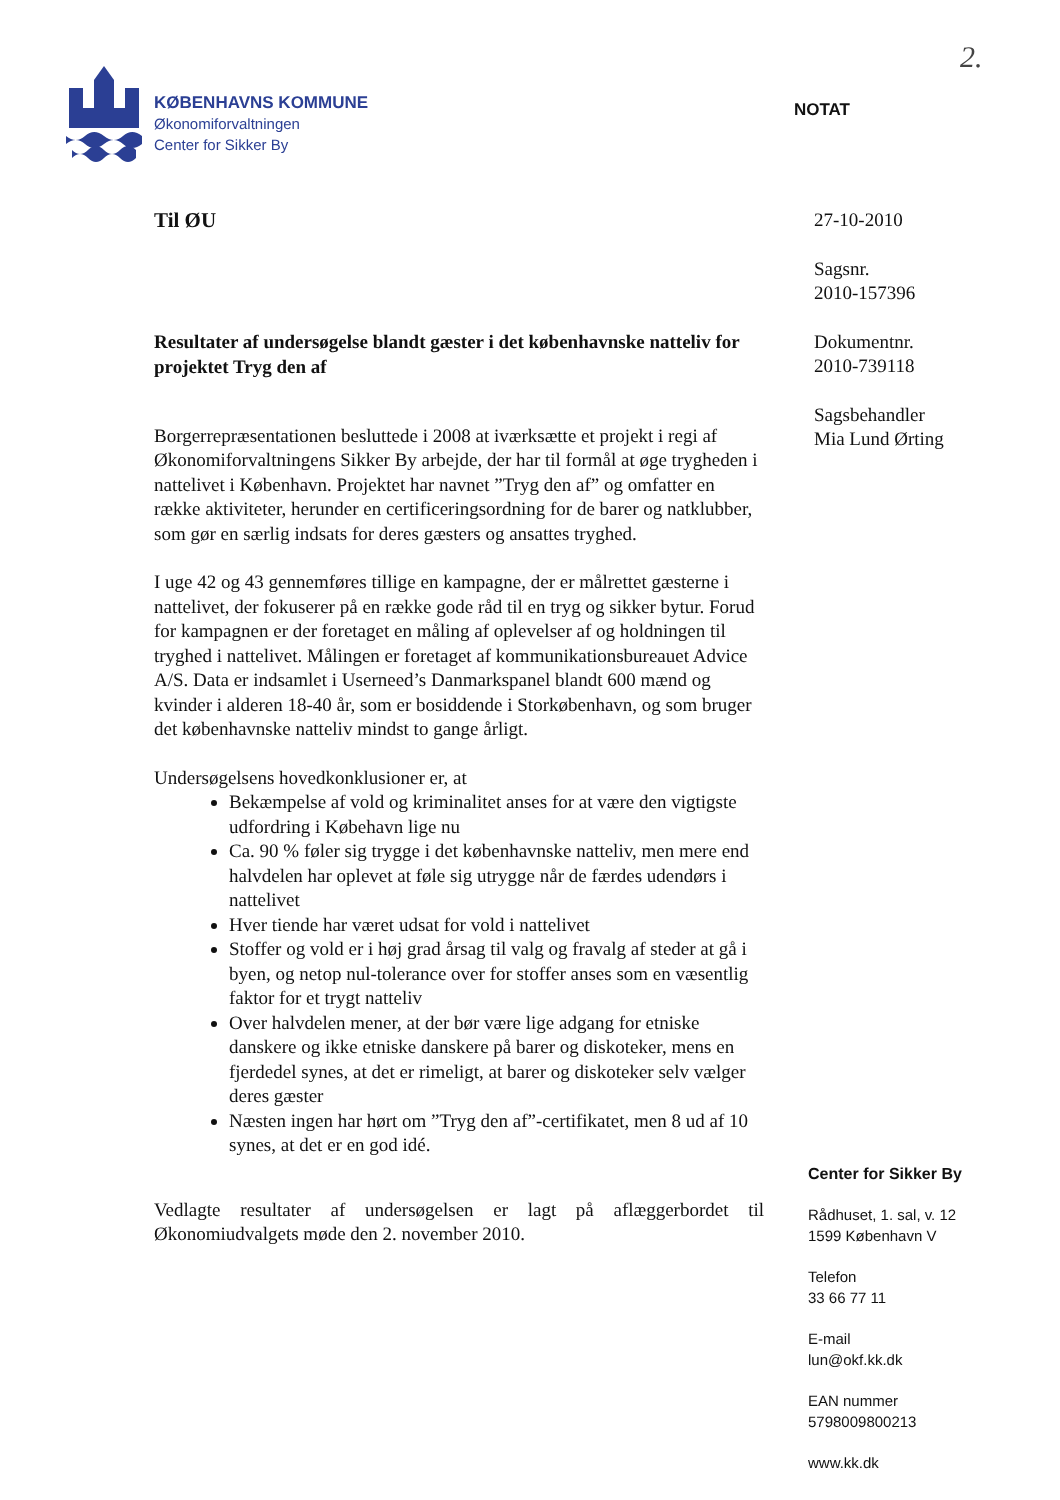2.
KØBENHAVNS KOMMUNE
Økonomiforvaltningen
Center for Sikker By
NOTAT
Til ØU
Resultater af undersøgelse blandt gæster i det københavnske natteliv for projektet Tryg den af
Borgerrepræsentationen besluttede i 2008 at iværksætte et projekt i regi af Økonomiforvaltningens Sikker By arbejde, der har til formål at øge trygheden i nattelivet i København. Projektet har navnet ”Tryg den af” og omfatter en række aktiviteter, herunder en certificeringsordning for de barer og natklubber, som gør en særlig indsats for deres gæsters og ansattes tryghed.
I uge 42 og 43 gennemføres tillige en kampagne, der er målrettet gæsterne i nattelivet, der fokuserer på en række gode råd til en tryg og sikker bytur. Forud for kampagnen er der foretaget en måling af oplevelser af og holdningen til tryghed i nattelivet. Målingen er foretaget af kommunikationsbureauet Advice A/S. Data er indsamlet i Userneed’s Danmarkspanel blandt 600 mænd og kvinder i alderen 18-40 år, som er bosiddende i Storkøbenhavn, og som bruger det københavnske natteliv mindst to gange årligt.
Undersøgelsens hovedkonklusioner er, at
Bekæmpelse af vold og kriminalitet anses for at være den vigtigste udfordring i Købehavn lige nu
Ca. 90 % føler sig trygge i det københavnske natteliv, men mere end halvdelen har oplevet at føle sig utrygge når de færdes udendørs i nattelivet
Hver tiende har været udsat for vold i nattelivet
Stoffer og vold er i høj grad årsag til valg og fravalg af steder at gå i byen, og netop nul-tolerance over for stoffer anses som en væsentlig faktor for et trygt natteliv
Over halvdelen mener, at der bør være lige adgang for etniske danskere og ikke etniske danskere på barer og diskoteker, mens en fjerdedel synes, at det er rimeligt, at barer og diskoteker selv vælger deres gæster
Næsten ingen har hørt om ”Tryg den af”-certifikatet, men 8 ud af 10 synes, at det er en god idé.
Vedlagte resultater af undersøgelsen er lagt på aflæggerbordet til Økonomiudvalgets møde den 2. november 2010.
27-10-2010
Sagsnr.
2010-157396
Dokumentnr.
2010-739118
Sagsbehandler
Mia Lund Ørting
Center for Sikker By
Rådhuset, 1. sal, v. 12
1599 København V
Telefon
33 66 77 11
E-mail
lun@okf.kk.dk
EAN nummer
5798009800213
www.kk.dk